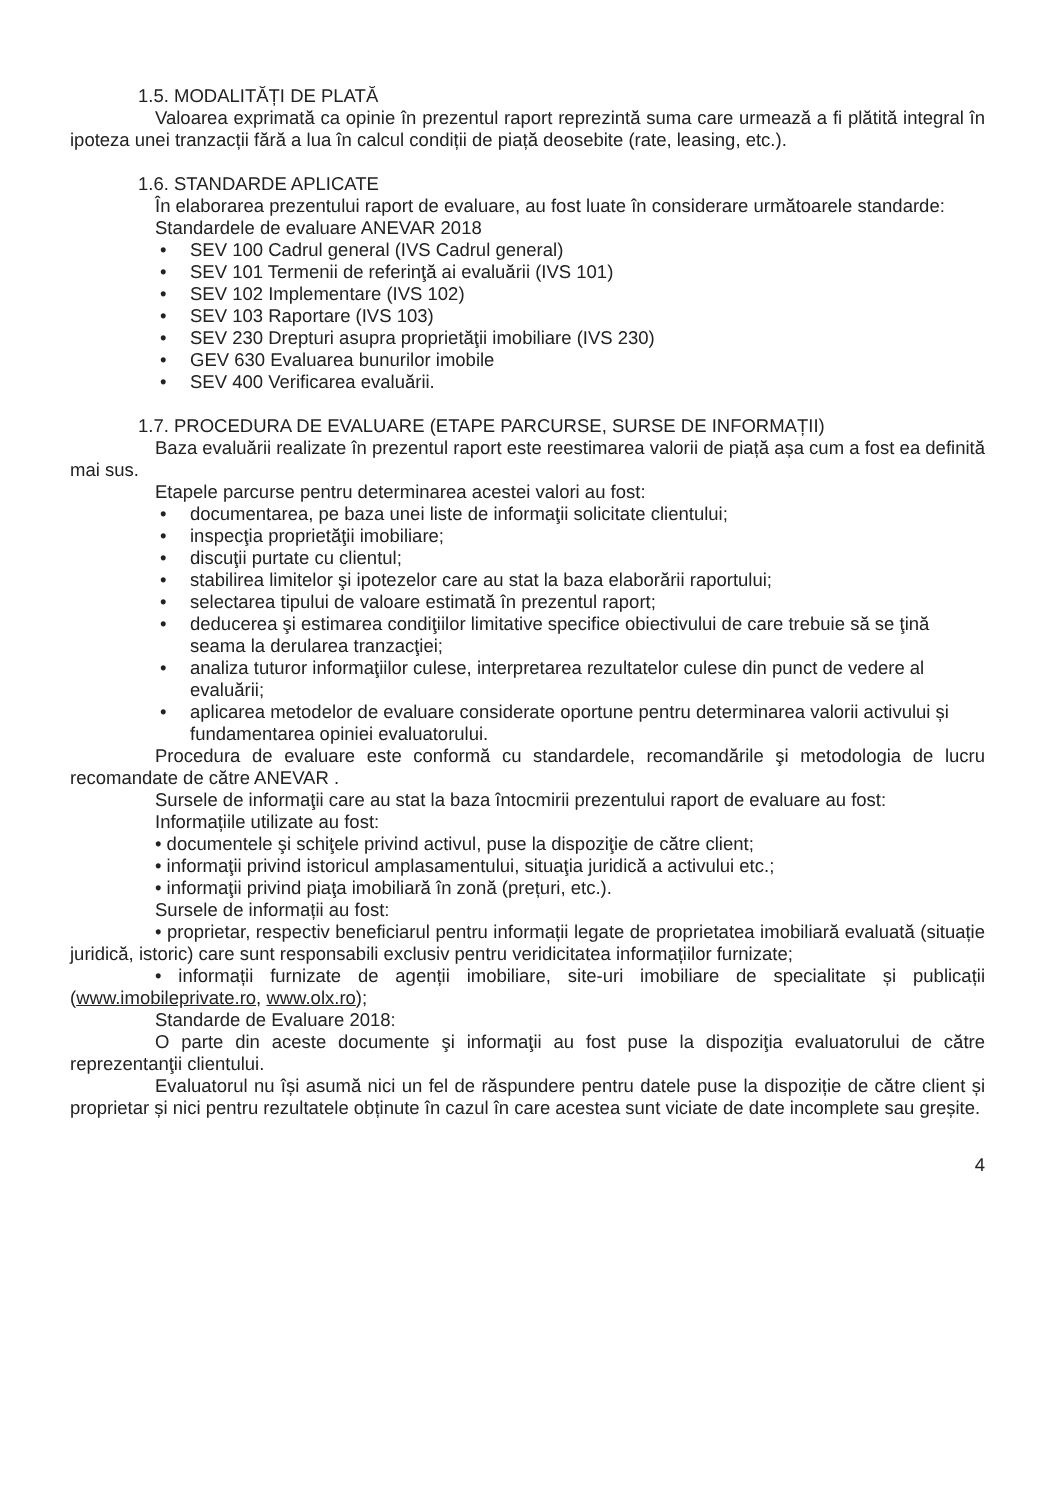1.5. MODALITĂȚI DE PLATĂ
Valoarea exprimată ca opinie în prezentul raport reprezintă suma care urmează a fi plătită integral în ipoteza unei tranzacții fără a lua în calcul condiții de piață deosebite (rate, leasing, etc.).
1.6. STANDARDE APLICATE
În elaborarea prezentului raport de evaluare, au fost luate în considerare următoarele standarde:
Standardele de evaluare ANEVAR 2018
• SEV 100 Cadrul general (IVS Cadrul general)
• SEV 101 Termenii de referinţă ai evaluării (IVS 101)
• SEV 102 Implementare (IVS 102)
• SEV 103 Raportare (IVS 103)
• SEV 230 Drepturi asupra proprietăţii imobiliare (IVS 230)
• GEV 630 Evaluarea bunurilor imobile
• SEV 400 Verificarea evaluării.
1.7. PROCEDURA DE EVALUARE (ETAPE PARCURSE, SURSE DE INFORMAȚII)
Baza evaluării realizate în prezentul raport este reestimarea valorii de piață așa cum a fost ea definită mai sus.
Etapele parcurse pentru determinarea acestei valori au fost:
• documentarea, pe baza unei liste de informaţii solicitate clientului;
• inspecţia proprietăţii imobiliare;
• discuţii purtate cu clientul;
• stabilirea limitelor şi ipotezelor care au stat la baza elaborării raportului;
• selectarea tipului de valoare estimată în prezentul raport;
• deducerea şi estimarea condiţiilor limitative specifice obiectivului de care trebuie să se ţină seama la derularea tranzacţiei;
• analiza tuturor informaţiilor culese, interpretarea rezultatelor culese din punct de vedere al evaluării;
• aplicarea metodelor de evaluare considerate oportune pentru determinarea valorii activului și fundamentarea opiniei evaluatorului.
Procedura de evaluare este conformă cu standardele, recomandările şi metodologia de lucru recomandate de către ANEVAR .
Sursele de informaţii care au stat la baza întocmirii prezentului raport de evaluare au fost:
Informațiile utilizate au fost:
• documentele şi schiţele privind activul, puse la dispoziţie de către client;
• informaţii privind istoricul amplasamentului, situaţia juridică a activului etc.;
• informaţii privind piaţa imobiliară în zonă (prețuri, etc.).
Sursele de informații au fost:
• proprietar, respectiv beneficiarul pentru informații legate de proprietatea imobiliară evaluată (situație juridică, istoric) care sunt responsabili exclusiv pentru veridicitatea informațiilor furnizate;
• informații furnizate de agenții imobiliare, site-uri imobiliare de specialitate și publicații (www.imobileprivate.ro, www.olx.ro);
Standarde de Evaluare 2018:
O parte din aceste documente şi informaţii au fost puse la dispoziţia evaluatorului de către reprezentanţii clientului.
Evaluatorul nu își asumă nici un fel de răspundere pentru datele puse la dispoziție de către client și proprietar și nici pentru rezultatele obținute în cazul în care acestea sunt viciate de date incomplete sau greșite.
4